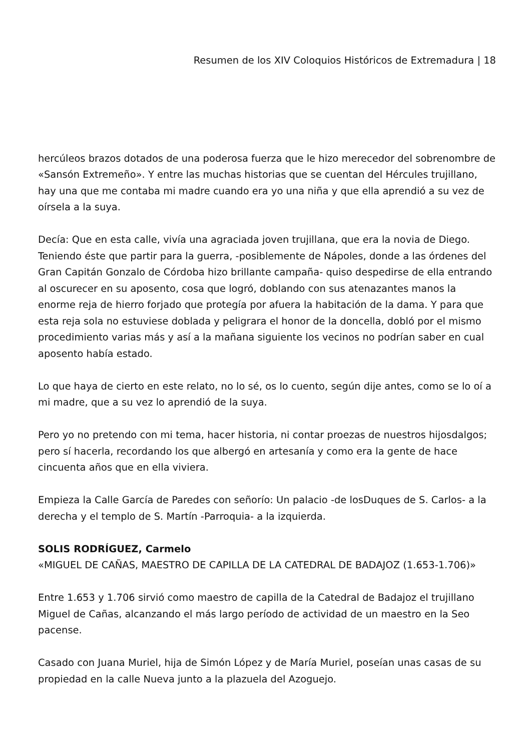Resumen de los XIV Coloquios Históricos de Extremadura | 18
hercúleos brazos dotados de una poderosa fuerza que le hizo merecedor del sobrenombre de «Sansón Extremeño». Y entre las muchas historias que se cuentan del Hércules trujillano, hay una que me contaba mi madre cuando era yo una niña y que ella aprendió a su vez de oírsela a la suya.
Decía: Que en esta calle, vivía una agraciada joven trujillana, que era la novia de Diego. Teniendo éste que partir para la guerra, -posiblemente de Nápoles, donde a las órdenes del Gran Capitán Gonzalo de Córdoba hizo brillante campaña- quiso despedirse de ella entrando al oscurecer en su aposento, cosa que logró, doblando con sus atenazantes manos la enorme reja de hierro forjado que protegía por afuera la habitación de la dama. Y para que esta reja sola no estuviese doblada y peligrara el honor de la doncella, dobló por el mismo procedimiento varias más y así a la mañana siguiente los vecinos no podrían saber en cual aposento había estado.
Lo que haya de cierto en este relato, no lo sé, os lo cuento, según dije antes, como se lo oí a mi madre, que a su vez lo aprendió de la suya.
Pero yo no pretendo con mi tema, hacer historia, ni contar proezas de nuestros hijosdalgos; pero sí hacerla, recordando los que albergó en artesanía y como era la gente de hace cincuenta años que en ella viviera.
Empieza la Calle García de Paredes con señorío: Un palacio -de losDuques de S. Carlos- a la derecha y el templo de S. Martín -Parroquia- a la izquierda.
SOLIS RODRÍGUEZ, Carmelo
«MIGUEL DE CAÑAS, MAESTRO DE CAPILLA DE LA CATEDRAL DE BADAJOZ (1.653-1.706)»
Entre 1.653 y 1.706 sirvió como maestro de capilla de la Catedral de Badajoz el trujillano Miguel de Cañas, alcanzando el más largo período de actividad de un maestro en la Seo pacense.
Casado con Juana Muriel, hija de Simón López y de María Muriel, poseían unas casas de su propiedad en la calle Nueva junto a la plazuela del Azoguejo.